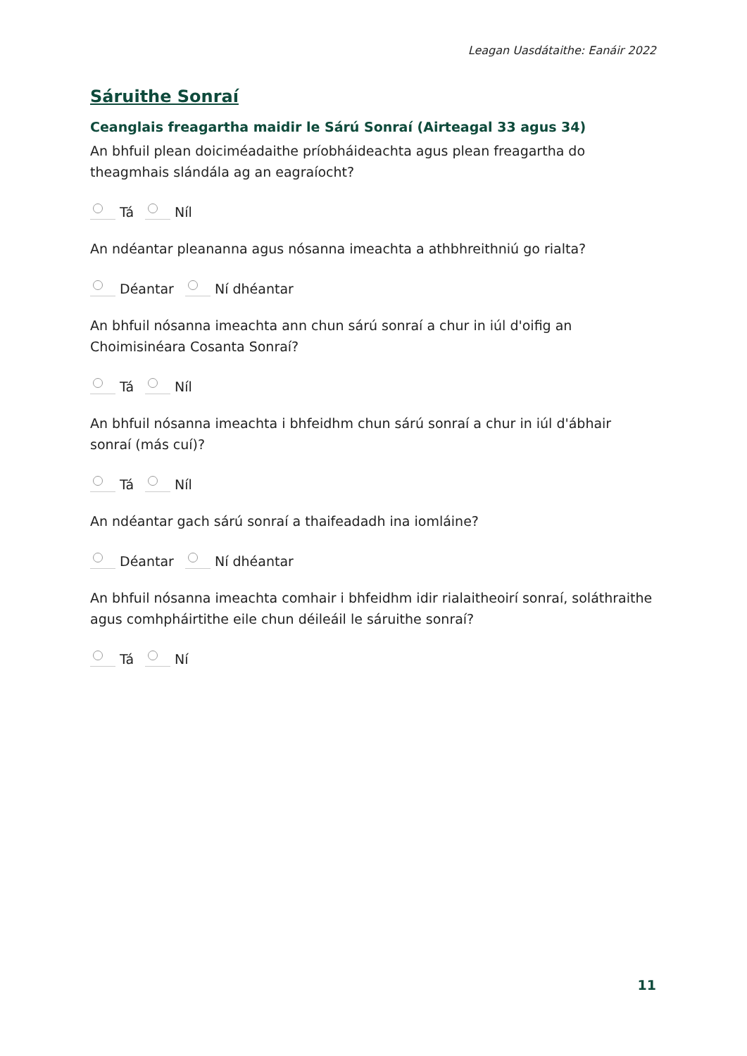Leagan Uasdátaithe: Eanáir 2022
Sáruithe Sonraí
Ceanglais freagartha maidir le Sárú Sonraí (Airteagal 33 agus 34)
An bhfuil plean doiciméadaithe príobháideachta agus plean freagartha do theagmhais slándála ag an eagraíocht?
Tá Níl
An ndéantar pleananna agus nósanna imeachta a athbhreithniú go rialta?
Déantar Ní dhéantar
An bhfuil nósanna imeachta ann chun sárú sonraí a chur in iúl d'oifig an Choimisinéara Cosanta Sonraí?
Tá Níl
An bhfuil nósanna imeachta i bhfeidhm chun sárú sonraí a chur in iúl d'ábhair sonraí (más cuí)?
Tá Níl
An ndéantar gach sárú sonraí a thaifeadadh ina iomláine?
Déantar Ní dhéantar
An bhfuil nósanna imeachta comhair i bhfeidhm idir rialaitheoirí sonraí, soláthraithe agus comhpháirtithe eile chun déileáil le sáruithe sonraí?
Tá Ní
11